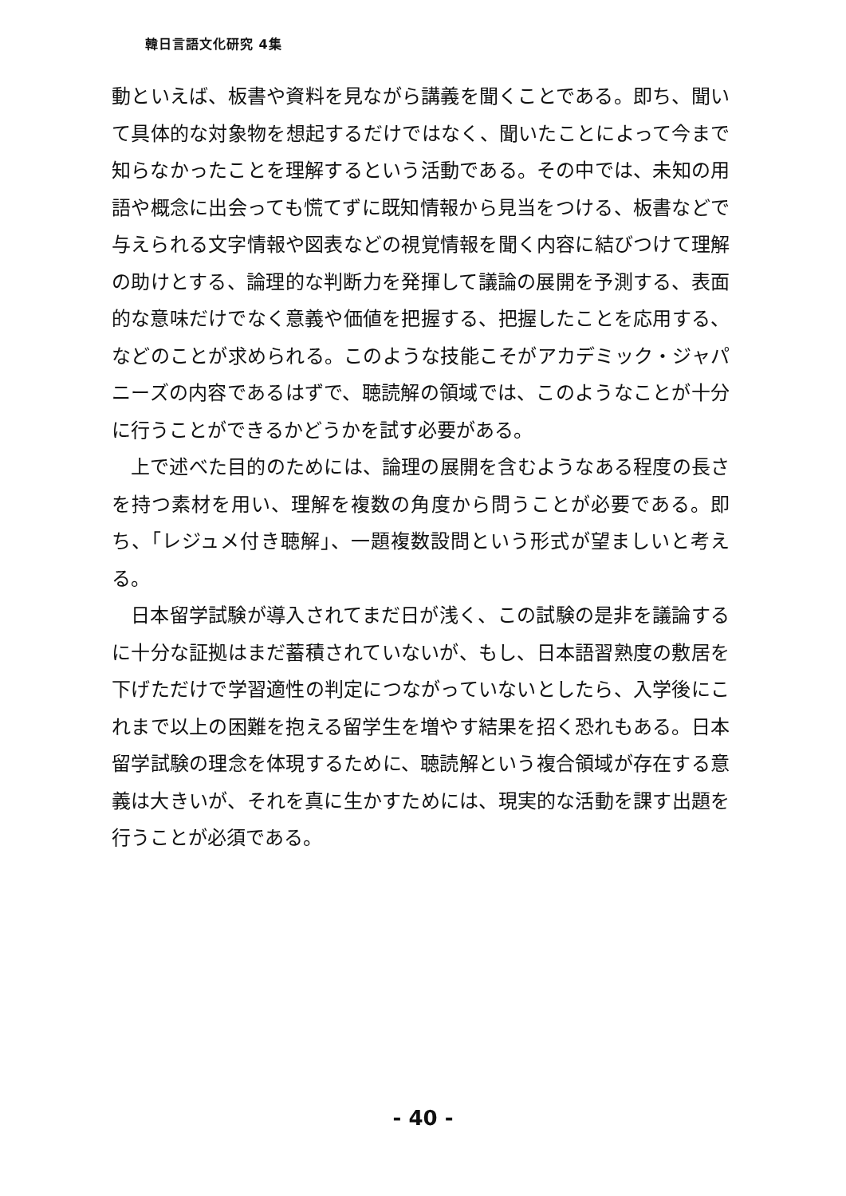韓日言語文化研究 4集
動といえば、板書や資料を見ながら講義を聞くことである。即ち、聞いて具体的な対象物を想起するだけではなく、聞いたことによって今まで知らなかったことを理解するという活動である。その中では、未知の用語や概念に出会っても慌てずに既知情報から見当をつける、板書などで与えられる文字情報や図表などの視覚情報を聞く内容に結びつけて理解の助けとする、論理的な判断力を発揮して議論の展開を予測する、表面的な意味だけでなく意義や価値を把握する、把握したことを応用する、などのことが求められる。このような技能こそがアカデミック・ジャパニーズの内容であるはずで、聴読解の領域では、このようなことが十分に行うことができるかどうかを試す必要がある。
上で述べた目的のためには、論理の展開を含むようなある程度の長さを持つ素材を用い、理解を複数の角度から問うことが必要である。即ち、「レジュメ付き聴解」、一題複数設問という形式が望ましいと考える。
日本留学試験が導入されてまだ日が浅く、この試験の是非を議論するに十分な証拠はまだ蓄積されていないが、もし、日本語習熟度の敷居を下げただけで学習適性の判定につながっていないとしたら、入学後にこれまで以上の困難を抱える留学生を増やす結果を招く恐れもある。日本留学試験の理念を体現するために、聴読解という複合領域が存在する意義は大きいが、それを真に生かすためには、現実的な活動を課す出題を行うことが必須である。
- 40 -